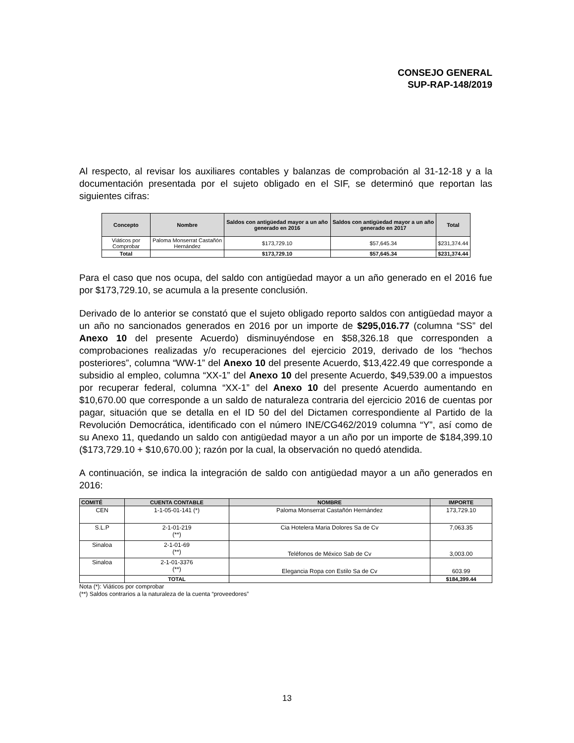CONSEJO GENERAL
SUP-RAP-148/2019
Al respecto, al revisar los auxiliares contables y balanzas de comprobación al 31-12-18 y a la documentación presentada por el sujeto obligado en el SIF, se determinó que reportan las siguientes cifras:
| Concepto | Nombre | Saldos con antigüedad mayor a un año generado en 2016 | Saldos con antigüedad mayor a un año generado en 2017 | Total |
| --- | --- | --- | --- | --- |
| Viáticos por Comprobar | Paloma Monserrat Castañón Hernández | $173,729.10 | $57,645.34 | $231,374.44 |
| Total | | $173,729.10 | $57,645.34 | $231,374.44 |
Para el caso que nos ocupa, del saldo con antigüedad mayor a un año generado en el 2016 fue por $173,729.10, se acumula a la presente conclusión.
Derivado de lo anterior se constató que el sujeto obligado reporto saldos con antigüedad mayor a un año no sancionados generados en 2016 por un importe de $295,016.77 (columna “SS” del Anexo 10 del presente Acuerdo) disminuyéndose en $58,326.18 que corresponden a comprobaciones realizadas y/o recuperaciones del ejercicio 2019, derivado de los “hechos posteriores”, columna “WW-1” del Anexo 10 del presente Acuerdo, $13,422.49 que corresponde a subsidio al empleo, columna “XX-1” del Anexo 10 del presente Acuerdo, $49,539.00 a impuestos por recuperar federal, columna “XX-1” del Anexo 10 del presente Acuerdo aumentando en $10,670.00 que corresponde a un saldo de naturaleza contraria del ejercicio 2016 de cuentas por pagar, situación que se detalla en el ID 50 del del Dictamen correspondiente al Partido de la Revolución Democrática, identificado con el número INE/CG462/2019 columna “Y”, así como de su Anexo 11, quedando un saldo con antigüedad mayor a un año por un importe de $184,399.10 ($173,729.10 + $10,670.00 ); razón por la cual, la observación no quedó atendida.
A continuación, se indica la integración de saldo con antigüedad mayor a un año generados en 2016:
| COMITÉ | CUENTA CONTABLE | NOMBRE | IMPORTE |
| --- | --- | --- | --- |
| CEN | 1-1-05-01-141 (*) | Paloma Monserrat Castañón Hernández | 173,729.10 |
| S.L.P | 2-1-01-219 (**) | Cia Hotelera Maria Dolores Sa de Cv | 7,063.35 |
| Sinaloa | 2-1-01-69 (**) | Teléfonos de México Sab de Cv | 3,003.00 |
| Sinaloa | 2-1-01-3376 (**) | Elegancia Ropa con Estilo Sa de Cv | 603.99 |
| | TOTAL | | $184,399.44 |
Nota (*): Viáticos por comprobar
(**) Saldos contrarios a la naturaleza de la cuenta “proveedores”
13